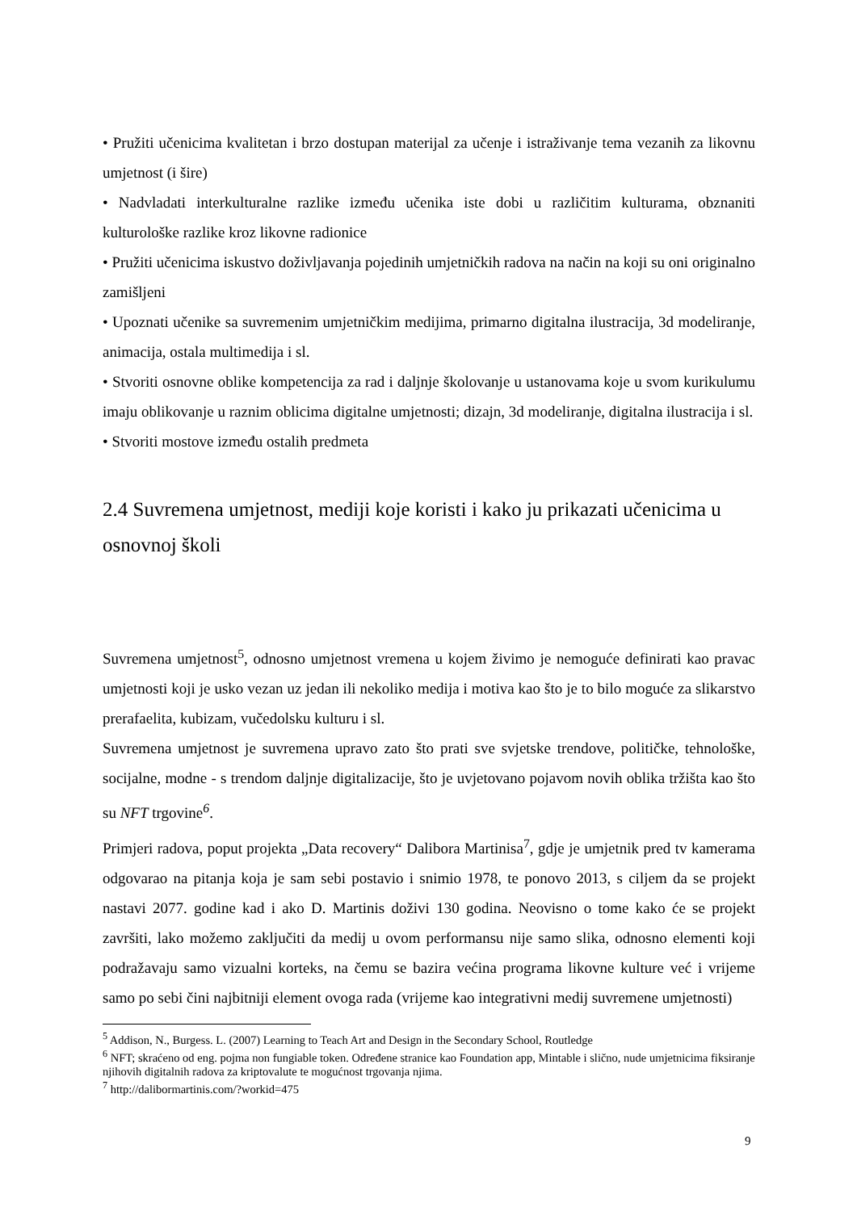• Pružiti učenicima kvalitetan i brzo dostupan materijal za učenje i istraživanje tema vezanih za likovnu umjetnost (i šire)
• Nadvladati interkulturalne razlike između učenika iste dobi u različitim kulturama, obznaniti kulturološke razlike kroz likovne radionice
• Pružiti učenicima iskustvo doživljavanja pojedinih umjetničkih radova na način na koji su oni originalno zamišljeni
• Upoznati učenike sa suvremenim umjetničkim medijima, primarno digitalna ilustracija, 3d modeliranje, animacija, ostala multimedija i sl.
• Stvoriti osnovne oblike kompetencija za rad i daljnje školovanje u ustanovama koje u svom kurikulumu imaju oblikovanje u raznim oblicima digitalne umjetnosti; dizajn, 3d modeliranje, digitalna ilustracija i sl.
• Stvoriti mostove između ostalih predmeta
2.4 Suvremena umjetnost, mediji koje koristi i kako ju prikazati učenicima u osnovnoj školi
Suvremena umjetnost<sup>5</sup>, odnosno umjetnost vremena u kojem živimo je nemoguće definirati kao pravac umjetnosti koji je usko vezan uz jedan ili nekoliko medija i motiva kao što je to bilo moguće za slikarstvo prerafaelita, kubizam, vučedolsku kulturu i sl.
Suvremena umjetnost je suvremena upravo zato što prati sve svjetske trendove, političke, tehnološke, socijalne, modne - s trendom daljnje digitalizacije, što je uvjetovano pojavom novih oblika tržišta kao što su NFT trgovine<sup>6</sup>.
Primjeri radova, poput projekta „Data recovery“ Dalibora Martinisa<sup>7</sup>, gdje je umjetnik pred tv kamerama odgovarao na pitanja koja je sam sebi postavio i snimio 1978, te ponovo 2013, s ciljem da se projekt nastavi 2077. godine kad i ako D. Martinis doživi 130 godina. Neovisno o tome kako će se projekt završiti, lako možemo zaključiti da medij u ovom performansu nije samo slika, odnosno elementi koji podražavaju samo vizualni korteks, na čemu se bazira većina programa likovne kulture već i vrijeme samo po sebi čini najbitniji element ovoga rada (vrijeme kao integrativni medij suvremene umjetnosti)
<sup>5</sup> Addison, N., Burgess. L. (2007) Learning to Teach Art and Design in the Secondary School, Routledge
<sup>6</sup> NFT; skraćeno od eng. pojma non fungiable token. Određene stranice kao Foundation app, Mintable i slično, nude umjetnicima fiksiranje njihovih digitalnih radova za kriptovalute te mogućnost trgovanja njima.
<sup>7</sup> http://dalibormartinis.com/?workid=475
9